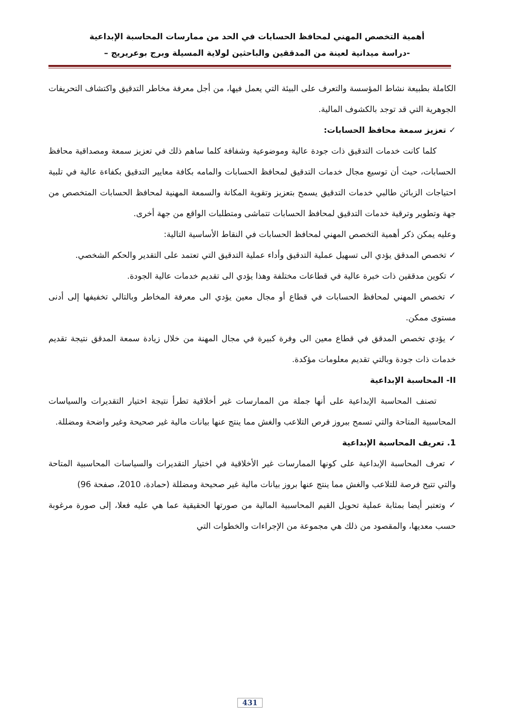أهمية التخصص المهني لمحافظ الحسابات في الحد من ممارسات المحاسبة الإبداعية
-دراسة ميدانية لعينة من المدققين والباحثين لولاية المسيلة وبرج بوعريريج –
الكاملة بطبيعة نشاط المؤسسة والتعرف على البيئة التي يعمل فيها، من أجل معرفة مخاطر التدقيق واكتشاف التحريفات الجوهرية التي قد توجد بالكشوف المالية.
✓ تعزيز سمعة محافظ الحسابات:
كلما كانت خدمات التدقيق ذات جودة عالية وموضوعية وشفافة كلما ساهم ذلك في تعزيز سمعة ومصداقية محافظ الحسابات، حيث أن توسيع مجال خدمات التدقيق لمحافظ الحسابات والمامه بكافة معايير التدقيق بكفاءة عالية في تلبية احتياجات الزبائن طالبي خدمات التدقيق يسمح بتعزيز وتقوية المكانة والسمعة المهنية لمحافظ الحسابات المتخصص من جهة وتطوير وترقية خدمات التدقيق لمحافظ الحسابات تتماشى ومتطلبات الواقع من جهة أخرى.
وعليه يمكن ذكر أهمية التخصص المهني لمحافظ الحسابات في النقاط الأساسية التالية:
✓ تخصص المدقق يؤدي الى تسهيل عملية التدقيق وأداء عملية التدقيق التي تعتمد على التقدير والحكم الشخصي.
✓ تكوين مدققين ذات خبرة عالية في قطاعات مختلفة وهذا يؤدي الى تقديم خدمات عالية الجودة.
✓ تخصص المهني لمحافظ الحسابات في قطاع أو مجال معين يؤدي الى معرفة المخاطر وبالتالي تخفيفها إلى أدنى مستوى ممكن.
✓ يؤدي تخصص المدقق في قطاع معين الى وفرة كبيرة في مجال المهنة من خلال زيادة سمعة المدقق نتيجة تقديم خدمات ذات جودة وبالتي تقديم معلومات مؤكدة.
II- المحاسبة الإبداعية
تصنف المحاسبة الإبداعية على أنها جملة من الممارسات غير أخلاقية تطرأ نتيجة اختيار التقديرات والسياسات المحاسبية المتاحة والتي تسمح ببروز فرص التلاعب والغش مما ينتج عنها بيانات مالية غير صحيحة وغير واضحة ومضللة.
1. تعريف المحاسبة الإبداعية
✓ تعرف المحاسبة الإبداعية على كونها الممارسات غير الأخلاقية في اختيار التقديرات والسياسات المحاسبية المتاحة والتي تتيح فرصة للتلاعب والغش مما ينتج عنها بروز بيانات مالية غير صحيحة ومضللة (حمادة، 2010، صفحة 96)
✓ وتعتبر أيضا بمثابة عملية تحويل القيم المحاسبية المالية من صورتها الحقيقية عما هي عليه فعلا، إلى صورة مرغوبة حسب معديها، والمقصود من ذلك هي مجموعة من الإجراءات والخطوات التي
431